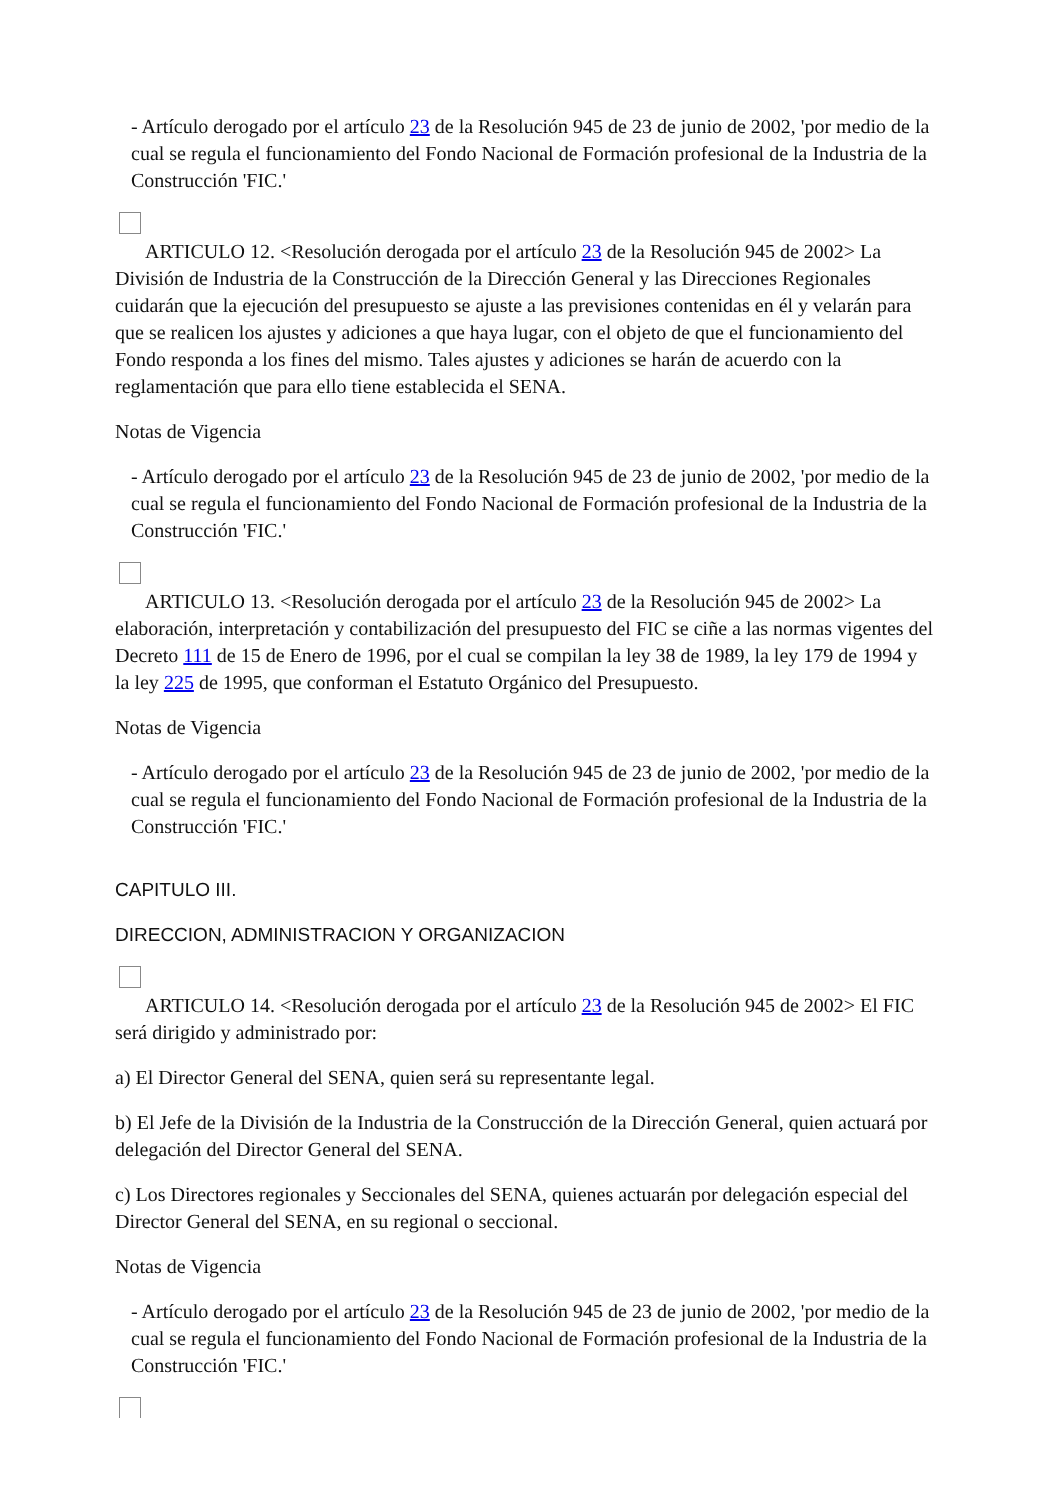- Artículo derogado por el artículo 23 de la Resolución 945 de 23 de junio de 2002, 'por medio de la cual se regula el funcionamiento del Fondo Nacional de Formación profesional de la Industria de la Construcción 'FIC.'
ARTICULO 12. <Resolución derogada por el artículo 23 de la Resolución 945 de 2002> La División de Industria de la Construcción de la Dirección General y las Direcciones Regionales cuidarán que la ejecución del presupuesto se ajuste a las previsiones contenidas en él y velarán para que se realicen los ajustes y adiciones a que haya lugar, con el objeto de que el funcionamiento del Fondo responda a los fines del mismo. Tales ajustes y adiciones se harán de acuerdo con la reglamentación que para ello tiene establecida el SENA.
Notas de Vigencia
- Artículo derogado por el artículo 23 de la Resolución 945 de 23 de junio de 2002, 'por medio de la cual se regula el funcionamiento del Fondo Nacional de Formación profesional de la Industria de la Construcción 'FIC.'
ARTICULO 13. <Resolución derogada por el artículo 23 de la Resolución 945 de 2002> La elaboración, interpretación y contabilización del presupuesto del FIC se ciñe a las normas vigentes del Decreto 111 de 15 de Enero de 1996, por el cual se compilan la ley 38 de 1989, la ley 179 de 1994 y la ley 225 de 1995, que conforman el Estatuto Orgánico del Presupuesto.
Notas de Vigencia
- Artículo derogado por el artículo 23 de la Resolución 945 de 23 de junio de 2002, 'por medio de la cual se regula el funcionamiento del Fondo Nacional de Formación profesional de la Industria de la Construcción 'FIC.'
CAPITULO III.
DIRECCION, ADMINISTRACION Y ORGANIZACION
ARTICULO 14. <Resolución derogada por el artículo 23 de la Resolución 945 de 2002> El FIC será dirigido y administrado por:
a) El Director General del SENA, quien será su representante legal.
b) El Jefe de la División de la Industria de la Construcción de la Dirección General, quien actuará por delegación del Director General del SENA.
c) Los Directores regionales y Seccionales del SENA, quienes actuarán por delegación especial del Director General del SENA, en su regional o seccional.
Notas de Vigencia
- Artículo derogado por el artículo 23 de la Resolución 945 de 23 de junio de 2002, 'por medio de la cual se regula el funcionamiento del Fondo Nacional de Formación profesional de la Industria de la Construcción 'FIC.'